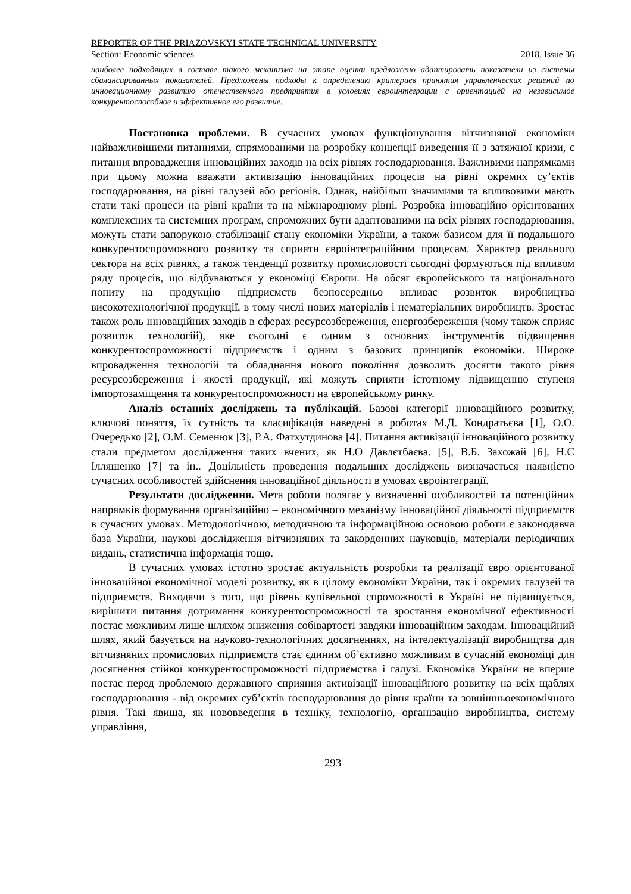REPORTER OF THE PRIAZOVSKYI STATE TECHNICAL UNIVERSITY
Section: Economic sciences 2018, Issue 36
наиболее подходящих в составе такого механизма на этапе оценки предложено адаптировать показатели из системы сбалансированных показателей. Предложены подходы к определению критериев принятия управленческих решений по инновационному развитию отечественного предприятия в условиях евроинтеграции с ориентацией на независимое конкурентоспособное и эффективное его развитие.
Постановка проблеми. В сучасних умовах функціонування вітчизняної економіки найважливішими питаннями, спрямованими на розробку концепції виведення її з затяжної кризи, є питання впровадження інноваційних заходів на всіх рівнях господарювання. Важливими напрямками при цьому можна вважати активізацію інноваційних процесів на рівні окремих су’єктів господарювання, на рівні галузей або регіонів. Однак, найбільш значимими та впливовими мають стати такі процеси на рівні країни та на міжнародному рівні. Розробка інноваційно орієнтованих комплексних та системних програм, спроможних бути адаптованими на всіх рівнях господарювання, можуть стати запорукою стабілізації стану економіки України, а також базисом для її подальшого конкурентоспроможного розвитку та сприяти євроінтеграційним процесам. Характер реального сектора на всіх рівнях, а також тенденції розвитку промисловості сьогодні формуються під впливом ряду процесів, що відбуваються у економіці Європи. На обсяг європейського та національного попиту на продукцію підприємств безпосередньо впливає розвиток виробництва високотехнологічної продукції, в тому числі нових матеріалів і нематеріальних виробництв. Зростає також роль інноваційних заходів в сферах ресурсозбереження, енергозбереження (чому також сприяє розвиток технологій), яке сьогодні є одним з основних інструментів підвищення конкурентоспроможності підприємств і одним з базових принципів економіки. Широке впровадження технологій та обладнання нового покоління дозволить досягти такого рівня ресурсозбереження і якості продукції, які можуть сприяти істотному підвищенню ступеня імпортозаміщення та конкурентоспроможності на європейському ринку.
Аналіз останніх досліджень та публікацій. Базові категорії інноваційного розвитку, ключові поняття, їх сутність та класифікація наведені в роботах М.Д. Кондратьєва [1], О.О. Очередько [2], О.М. Семенюк [3], Р.А. Фатхутдинова [4]. Питання активізації інноваційного розвитку стали предметом дослідження таких вчених, як Н.О Давлєтбаєва. [5], В.Б. Захожай [6], Н.С Ілляшенко [7] та ін.. Доцільність проведення подальших досліджень визначається наявністю сучасних особливостей здійснення інноваційної діяльності в умовах євроінтеграції.
Результати дослідження. Мета роботи полягає у визначенні особливостей та потенційних напрямків формування організаційно – економічного механізму інноваційної діяльності підприємств в сучасних умовах. Методологічною, методичною та інформаційною основою роботи є законодавча база України, наукові дослідження вітчизняних та закордонних науковців, матеріали періодичних видань, статистична інформація тощо.
В сучасних умовах істотно зростає актуальність розробки та реалізації євро орієнтованої інноваційної економічної моделі розвитку, як в цілому економіки України, так і окремих галузей та підприємств. Виходячи з того, що рівень купівельної спроможності в Україні не підвищується, вирішити питання дотримання конкурентоспроможності та зростання економічної ефективності постає можливим лише шляхом зниження собівартості завдяки інноваційним заходам. Інноваційний шлях, який базується на науково-технологічних досягненнях, на інтелектуалізації виробництва для вітчизняних промислових підприємств стає єдиним об’єктивно можливим в сучасній економіці для досягнення стійкої конкурентоспроможності підприємства і галузі. Економіка України не вперше постає перед проблемою державного сприяння активізації інноваційного розвитку на всіх щаблях господарювання - від окремих суб’єктів господарювання до рівня країни та зовнішньоекономічного рівня. Такі явища, як нововведення в техніку, технологію, організацію виробництва, систему управління,
293